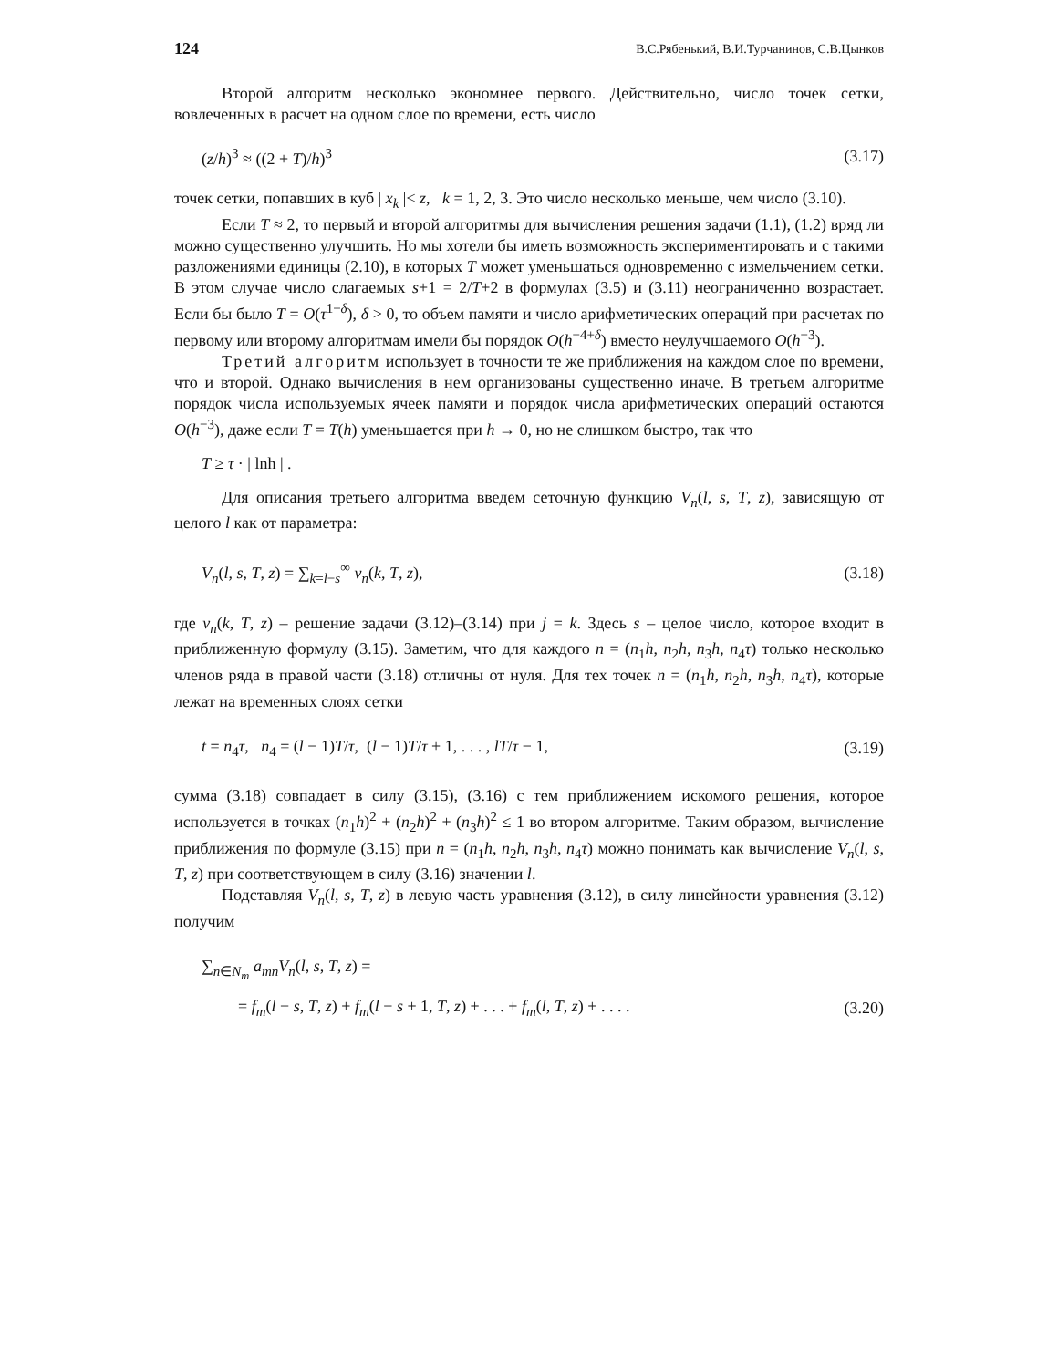124 В.С.Рябенький, В.И.Турчанинов, С.В.Цынков
Второй алгоритм несколько экономнее первого. Действительно, число точек сетки, вовлеченных в расчет на одном слое по времени, есть число
(z/h)<sup>3</sup> ≈ ((2 + T)/h)<sup>3</sup> (3.17)
точек сетки, попавших в куб | x<sub>k</sub> |< z, k = 1, 2, 3. Это число несколько меньше, чем число (3.10).
Если T ≈ 2, то первый и второй алгоритмы для вычисления решения задачи (1.1), (1.2) вряд ли можно существенно улучшить. Но мы хотели бы иметь возможность экспериментировать и с такими разложениями единицы (2.10), в которых T может уменьшаться одновременно с измельчением сетки. В этом случае число слагаемых s+1 = 2/T+2 в формулах (3.5) и (3.11) неограниченно возрастает. Если бы было T = O(τ<sup>1−δ</sup>), δ > 0, то объем памяти и число арифметических операций при расчетах по первому или второму алгоритмам имели бы порядок O(h<sup>−4+δ</sup>) вместо неулучшаемого O(h<sup>−3</sup>).
Третий алгоритм использует в точности те же приближения на каждом слое по времени, что и второй. Однако вычисления в нем организованы существенно иначе. В третьем алгоритме порядок числа используемых ячеек памяти и порядок числа арифметических операций остаются O(h<sup>−3</sup>), даже если T = T(h) уменьшается при h → 0, но не слишком быстро, так что
T ≥ τ · | lnh | .
Для описания третьего алгоритма введем сеточную функцию V<sub>n</sub>(l, s, T, z), зависящую от целого l как от параметра:
V<sub>n</sub>(l, s, T, z) = ∑<sub>k=l−s</sub><sup>∞</sup> v<sub>n</sub>(k, T, z), (3.18)
где v<sub>n</sub>(k, T, z) – решение задачи (3.12)–(3.14) при j = k. Здесь s – целое число, которое входит в приближенную формулу (3.15). Заметим, что для каждого n = (n<sub>1</sub>h, n<sub>2</sub>h, n<sub>3</sub>h, n<sub>4</sub>τ) только несколько членов ряда в правой части (3.18) отличны от нуля. Для тех точек n = (n<sub>1</sub>h, n<sub>2</sub>h, n<sub>3</sub>h, n<sub>4</sub>τ), которые лежат на временных слоях сетки
t = n<sub>4</sub>τ, n<sub>4</sub> = (l − 1)T/τ, (l − 1)T/τ + 1, . . . , lT/τ − 1, (3.19)
сумма (3.18) совпадает в силу (3.15), (3.16) с тем приближением искомого решения, которое используется в точках (n<sub>1</sub>h)<sup>2</sup> + (n<sub>2</sub>h)<sup>2</sup> + (n<sub>3</sub>h)<sup>2</sup> ≤ 1 во втором алгоритме. Таким образом, вычисление приближения по формуле (3.15) при n = (n<sub>1</sub>h, n<sub>2</sub>h, n<sub>3</sub>h, n<sub>4</sub>τ) можно понимать как вычисление V<sub>n</sub>(l, s, T, z) при соответствующем в силу (3.16) значении l.
Подставляя V<sub>n</sub>(l, s, T, z) в левую часть уравнения (3.12), в силу линейности уравнения (3.12) получим
∑<sub>n∈N<sub>m</sub></sub> a<sub>mn</sub>V<sub>n</sub>(l, s, T, z) =
= f<sub>m</sub>(l − s, T, z) + f<sub>m</sub>(l − s + 1, T, z) + . . . + f<sub>m</sub>(l, T, z) + . . . . (3.20)